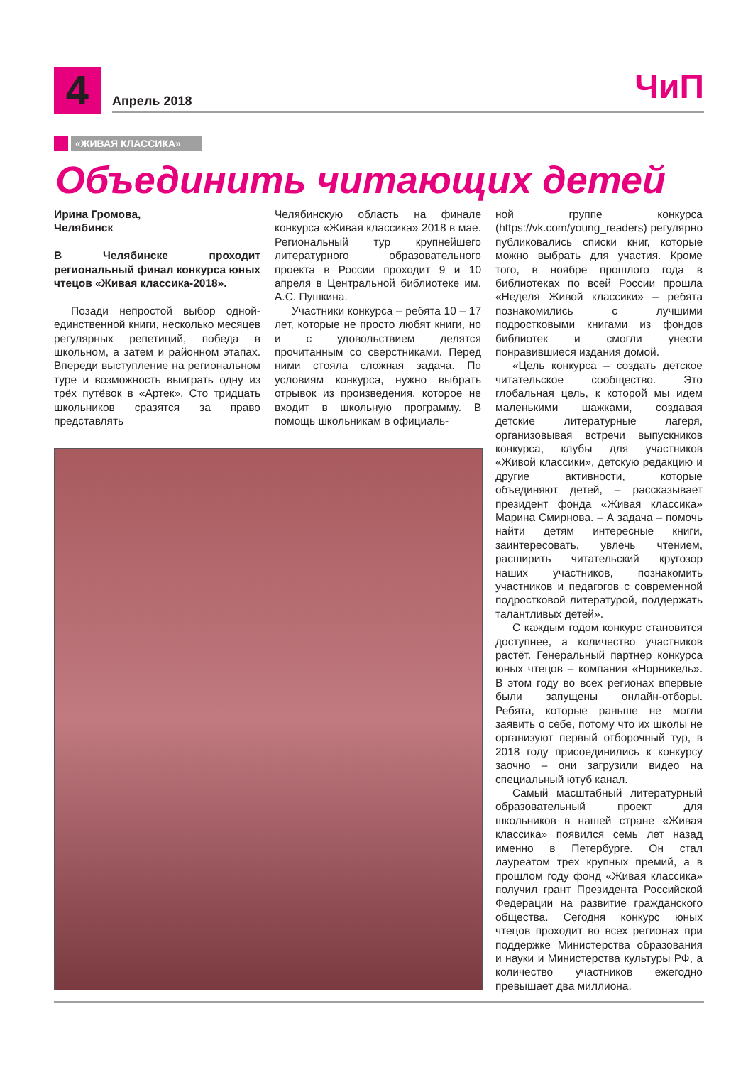4 Апрель 2018 ЧиП
«ЖИВАЯ КЛАССИКА»
Объединить читающих детей
Ирина Громова,
Челябинск
В Челябинске проходит региональный финал конкурса юных чтецов «Живая классика-2018».
Позади непростой выбор одной-единственной книги, несколько месяцев регулярных репетиций, победа в школьном, а затем и районном этапах. Впереди выступление на региональном туре и возможность выиграть одну из трёх путёвок в «Артек». Сто тридцать школьников сразятся за право представлять
Челябинскую область на финале конкурса «Живая классика» 2018 в мае. Региональный тур крупнейшего литературного образовательного проекта в России проходит 9 и 10 апреля в Центральной библиотеке им. А.С. Пушкина.
Участники конкурса – ребята 10 – 17 лет, которые не просто любят книги, но и с удовольствием делятся прочитанным со сверстниками. Перед ними стояла сложная задача. По условиям конкурса, нужно выбрать отрывок из произведения, которое не входит в школьную программу. В помощь школьникам в официаль-
ной группе конкурса (https://vk.com/young_readers) регулярно публиковались списки книг, которые можно выбрать для участия. Кроме того, в ноябре прошлого года в библиотеках по всей России прошла «Неделя Живой классики» – ребята познакомились с лучшими подростковыми книгами из фондов библиотек и смогли унести понравившиеся издания домой.
«Цель конкурса – создать детское читательское сообщество. Это глобальная цель, к которой мы идем маленькими шажками, создавая детские литературные лагеря, организовывая встречи выпускников конкурса, клубы для участников «Живой классики», детскую редакцию и другие активности, которые объединяют детей, – рассказывает президент фонда «Живая классика» Марина Смирнова. – А задача – помочь найти детям интересные книги, заинтересовать, увлечь чтением, расширить читательский кругозор наших участников, познакомить участников и педагогов с современной подростковой литературой, поддержать талантливых детей».
С каждым годом конкурс становится доступнее, а количество участников растёт. Генеральный партнер конкурса юных чтецов – компания «Норникель». В этом году во всех регионах впервые были запущены онлайн-отборы. Ребята, которые раньше не могли заявить о себе, потому что их школы не организуют первый отборочный тур, в 2018 году присоединились к конкурсу заочно – они загрузили видео на специальный ютуб канал.
Самый масштабный литературный образовательный проект для школьников в нашей стране «Живая классика» появился семь лет назад именно в Петербурге. Он стал лауреатом трех крупных премий, а в прошлом году фонд «Живая классика» получил грант Президента Российской Федерации на развитие гражданского общества. Сегодня конкурс юных чтецов проходит во всех регионах при поддержке Министерства образования и науки и Министерства культуры РФ, а количество участников ежегодно превышает два миллиона.